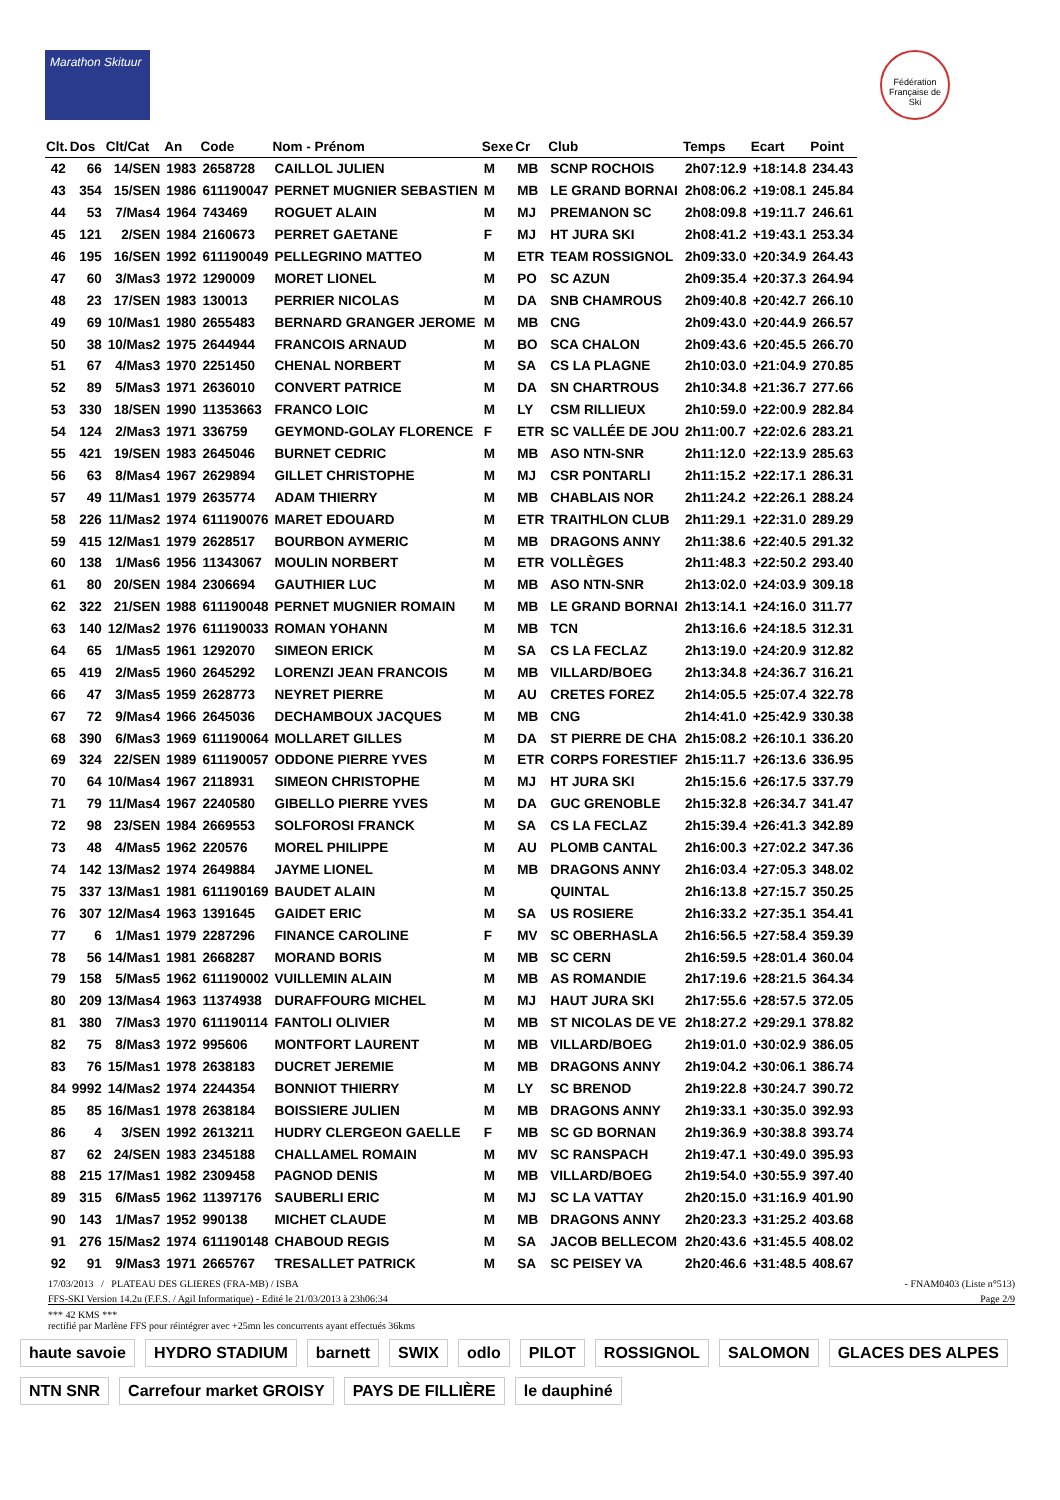Marathon Skituur
Fédération Française de Ski
| Clt. | Dos | Clt/Cat | An | Code | Nom - Prénom | Sexe | Cr | Club | Temps | Ecart | Point |
| --- | --- | --- | --- | --- | --- | --- | --- | --- | --- | --- | --- |
| 42 | 66 | 14/SEN | 1983 | 2658728 | CAILLOL JULIEN | M | MB | SCNP ROCHOIS | 2h07:12.9 | +18:14.8 | 234.43 |
| 43 | 354 | 15/SEN | 1986 | 611190047 | PERNET MUGNIER SEBASTIEN | M | MB | LE GRAND BORNAI | 2h08:06.2 | +19:08.1 | 245.84 |
| 44 | 53 | 7/Mas4 | 1964 | 743469 | ROGUET ALAIN | M | MJ | PREMANON SC | 2h08:09.8 | +19:11.7 | 246.61 |
| 45 | 121 | 2/SEN | 1984 | 2160673 | PERRET GAETANE | F | MJ | HT JURA SKI | 2h08:41.2 | +19:43.1 | 253.34 |
| 46 | 195 | 16/SEN | 1992 | 611190049 | PELLEGRINO MATTEO | M | ETR | TEAM ROSSIGNOL | 2h09:33.0 | +20:34.9 | 264.43 |
| 47 | 60 | 3/Mas3 | 1972 | 1290009 | MORET LIONEL | M | PO | SC AZUN | 2h09:35.4 | +20:37.3 | 264.94 |
| 48 | 23 | 17/SEN | 1983 | 130013 | PERRIER NICOLAS | M | DA | SNB CHAMROUS | 2h09:40.8 | +20:42.7 | 266.10 |
| 49 | 69 | 10/Mas1 | 1980 | 2655483 | BERNARD GRANGER JEROME | M | MB | CNG | 2h09:43.0 | +20:44.9 | 266.57 |
| 50 | 38 | 10/Mas2 | 1975 | 2644944 | FRANCOIS ARNAUD | M | BO | SCA CHALON | 2h09:43.6 | +20:45.5 | 266.70 |
| 51 | 67 | 4/Mas3 | 1970 | 2251450 | CHENAL NORBERT | M | SA | CS LA PLAGNE | 2h10:03.0 | +21:04.9 | 270.85 |
| 52 | 89 | 5/Mas3 | 1971 | 2636010 | CONVERT PATRICE | M | DA | SN CHARTROUS | 2h10:34.8 | +21:36.7 | 277.66 |
| 53 | 330 | 18/SEN | 1990 | 11353663 | FRANCO LOIC | M | LY | CSM RILLIEUX | 2h10:59.0 | +22:00.9 | 282.84 |
| 54 | 124 | 2/Mas3 | 1971 | 336759 | GEYMOND-GOLAY FLORENCE | F | ETR | SC VALLÉE DE JOU | 2h11:00.7 | +22:02.6 | 283.21 |
| 55 | 421 | 19/SEN | 1983 | 2645046 | BURNET CEDRIC | M | MB | ASO NTN-SNR | 2h11:12.0 | +22:13.9 | 285.63 |
| 56 | 63 | 8/Mas4 | 1967 | 2629894 | GILLET CHRISTOPHE | M | MJ | CSR PONTARLI | 2h11:15.2 | +22:17.1 | 286.31 |
| 57 | 49 | 11/Mas1 | 1979 | 2635774 | ADAM THIERRY | M | MB | CHABLAIS NOR | 2h11:24.2 | +22:26.1 | 288.24 |
| 58 | 226 | 11/Mas2 | 1974 | 611190076 | MARET EDOUARD | M | ETR | TRAITHLON CLUB | 2h11:29.1 | +22:31.0 | 289.29 |
| 59 | 415 | 12/Mas1 | 1979 | 2628517 | BOURBON AYMERIC | M | MB | DRAGONS ANNY | 2h11:38.6 | +22:40.5 | 291.32 |
| 60 | 138 | 1/Mas6 | 1956 | 11343067 | MOULIN NORBERT | M | ETR | VOLLÈGES | 2h11:48.3 | +22:50.2 | 293.40 |
| 61 | 80 | 20/SEN | 1984 | 2306694 | GAUTHIER LUC | M | MB | ASO NTN-SNR | 2h13:02.0 | +24:03.9 | 309.18 |
| 62 | 322 | 21/SEN | 1988 | 611190048 | PERNET MUGNIER ROMAIN | M | MB | LE GRAND BORNAI | 2h13:14.1 | +24:16.0 | 311.77 |
| 63 | 140 | 12/Mas2 | 1976 | 611190033 | ROMAN YOHANN | M | MB | TCN | 2h13:16.6 | +24:18.5 | 312.31 |
| 64 | 65 | 1/Mas5 | 1961 | 1292070 | SIMEON ERICK | M | SA | CS LA FECLAZ | 2h13:19.0 | +24:20.9 | 312.82 |
| 65 | 419 | 2/Mas5 | 1960 | 2645292 | LORENZI JEAN FRANCOIS | M | MB | VILLARD/BOEG | 2h13:34.8 | +24:36.7 | 316.21 |
| 66 | 47 | 3/Mas5 | 1959 | 2628773 | NEYRET PIERRE | M | AU | CRETES FOREZ | 2h14:05.5 | +25:07.4 | 322.78 |
| 67 | 72 | 9/Mas4 | 1966 | 2645036 | DECHAMBOUX JACQUES | M | MB | CNG | 2h14:41.0 | +25:42.9 | 330.38 |
| 68 | 390 | 6/Mas3 | 1969 | 611190064 | MOLLARET GILLES | M | DA | ST PIERRE DE CHA | 2h15:08.2 | +26:10.1 | 336.20 |
| 69 | 324 | 22/SEN | 1989 | 611190057 | ODDONE PIERRE YVES | M | ETR | CORPS FORESTIEF | 2h15:11.7 | +26:13.6 | 336.95 |
| 70 | 64 | 10/Mas4 | 1967 | 2118931 | SIMEON CHRISTOPHE | M | MJ | HT JURA SKI | 2h15:15.6 | +26:17.5 | 337.79 |
| 71 | 79 | 11/Mas4 | 1967 | 2240580 | GIBELLO PIERRE YVES | M | DA | GUC GRENOBLE | 2h15:32.8 | +26:34.7 | 341.47 |
| 72 | 98 | 23/SEN | 1984 | 2669553 | SOLFOROSI FRANCK | M | SA | CS LA FECLAZ | 2h15:39.4 | +26:41.3 | 342.89 |
| 73 | 48 | 4/Mas5 | 1962 | 220576 | MOREL PHILIPPE | M | AU | PLOMB CANTAL | 2h16:00.3 | +27:02.2 | 347.36 |
| 74 | 142 | 13/Mas2 | 1974 | 2649884 | JAYME LIONEL | M | MB | DRAGONS ANNY | 2h16:03.4 | +27:05.3 | 348.02 |
| 75 | 337 | 13/Mas1 | 1981 | 611190169 | BAUDET ALAIN | M | | QUINTAL | 2h16:13.8 | +27:15.7 | 350.25 |
| 76 | 307 | 12/Mas4 | 1963 | 1391645 | GAIDET ERIC | M | SA | US ROSIERE | 2h16:33.2 | +27:35.1 | 354.41 |
| 77 | 6 | 1/Mas1 | 1979 | 2287296 | FINANCE CAROLINE | F | MV | SC OBERHASLA | 2h16:56.5 | +27:58.4 | 359.39 |
| 78 | 56 | 14/Mas1 | 1981 | 2668287 | MORAND BORIS | M | MB | SC CERN | 2h16:59.5 | +28:01.4 | 360.04 |
| 79 | 158 | 5/Mas5 | 1962 | 611190002 | VUILLEMIN ALAIN | M | MB | AS ROMANDIE | 2h17:19.6 | +28:21.5 | 364.34 |
| 80 | 209 | 13/Mas4 | 1963 | 11374938 | DURAFFOURG MICHEL | M | MJ | HAUT JURA SKI | 2h17:55.6 | +28:57.5 | 372.05 |
| 81 | 380 | 7/Mas3 | 1970 | 611190114 | FANTOLI OLIVIER | M | MB | ST NICOLAS DE VE | 2h18:27.2 | +29:29.1 | 378.82 |
| 82 | 75 | 8/Mas3 | 1972 | 995606 | MONTFORT LAURENT | M | MB | VILLARD/BOEG | 2h19:01.0 | +30:02.9 | 386.05 |
| 83 | 76 | 15/Mas1 | 1978 | 2638183 | DUCRET JEREMIE | M | MB | DRAGONS ANNY | 2h19:04.2 | +30:06.1 | 386.74 |
| 84 | 9992 | 14/Mas2 | 1974 | 2244354 | BONNIOT THIERRY | M | LY | SC BRENOD | 2h19:22.8 | +30:24.7 | 390.72 |
| 85 | 85 | 16/Mas1 | 1978 | 2638184 | BOISSIERE JULIEN | M | MB | DRAGONS ANNY | 2h19:33.1 | +30:35.0 | 392.93 |
| 86 | 4 | 3/SEN | 1992 | 2613211 | HUDRY CLERGEON GAELLE | F | MB | SC GD BORNAN | 2h19:36.9 | +30:38.8 | 393.74 |
| 87 | 62 | 24/SEN | 1983 | 2345188 | CHALLAMEL ROMAIN | M | MV | SC RANSPACH | 2h19:47.1 | +30:49.0 | 395.93 |
| 88 | 215 | 17/Mas1 | 1982 | 2309458 | PAGNOD DENIS | M | MB | VILLARD/BOEG | 2h19:54.0 | +30:55.9 | 397.40 |
| 89 | 315 | 6/Mas5 | 1962 | 11397176 | SAUBERLI ERIC | M | MJ | SC LA VATTAY | 2h20:15.0 | +31:16.9 | 401.90 |
| 90 | 143 | 1/Mas7 | 1952 | 990138 | MICHET CLAUDE | M | MB | DRAGONS ANNY | 2h20:23.3 | +31:25.2 | 403.68 |
| 91 | 276 | 15/Mas2 | 1974 | 611190148 | CHABOUD REGIS | M | SA | JACOB BELLECOM | 2h20:43.6 | +31:45.5 | 408.02 |
| 92 | 91 | 9/Mas3 | 1971 | 2665767 | TRESALLET PATRICK | M | SA | SC PEISEY VA | 2h20:46.6 | +31:48.5 | 408.67 |
17/03/2013 / PLATEAU DES GLIERES (FRA-MB) / ISBA - FNAM0403 (Liste n°513)
FFS-SKI Version 14.2u (F.F.S. / Agil Informatique) - Edité le 21/03/2013 à 23h06:34 Page 2/9
*** 42 KMS ***
rectifié par Marlène FFS pour réintégrer avec +25mn les concurrents ayant effectués 36kms
haute savoie HYDRO STADIUM barnett SWIX odlo PILOT ROSSIGNOL SALOMON GLACES DES ALPES NTN SNR Carrefour market GROISY PAYS DE FILLIÈRE le dauphiné